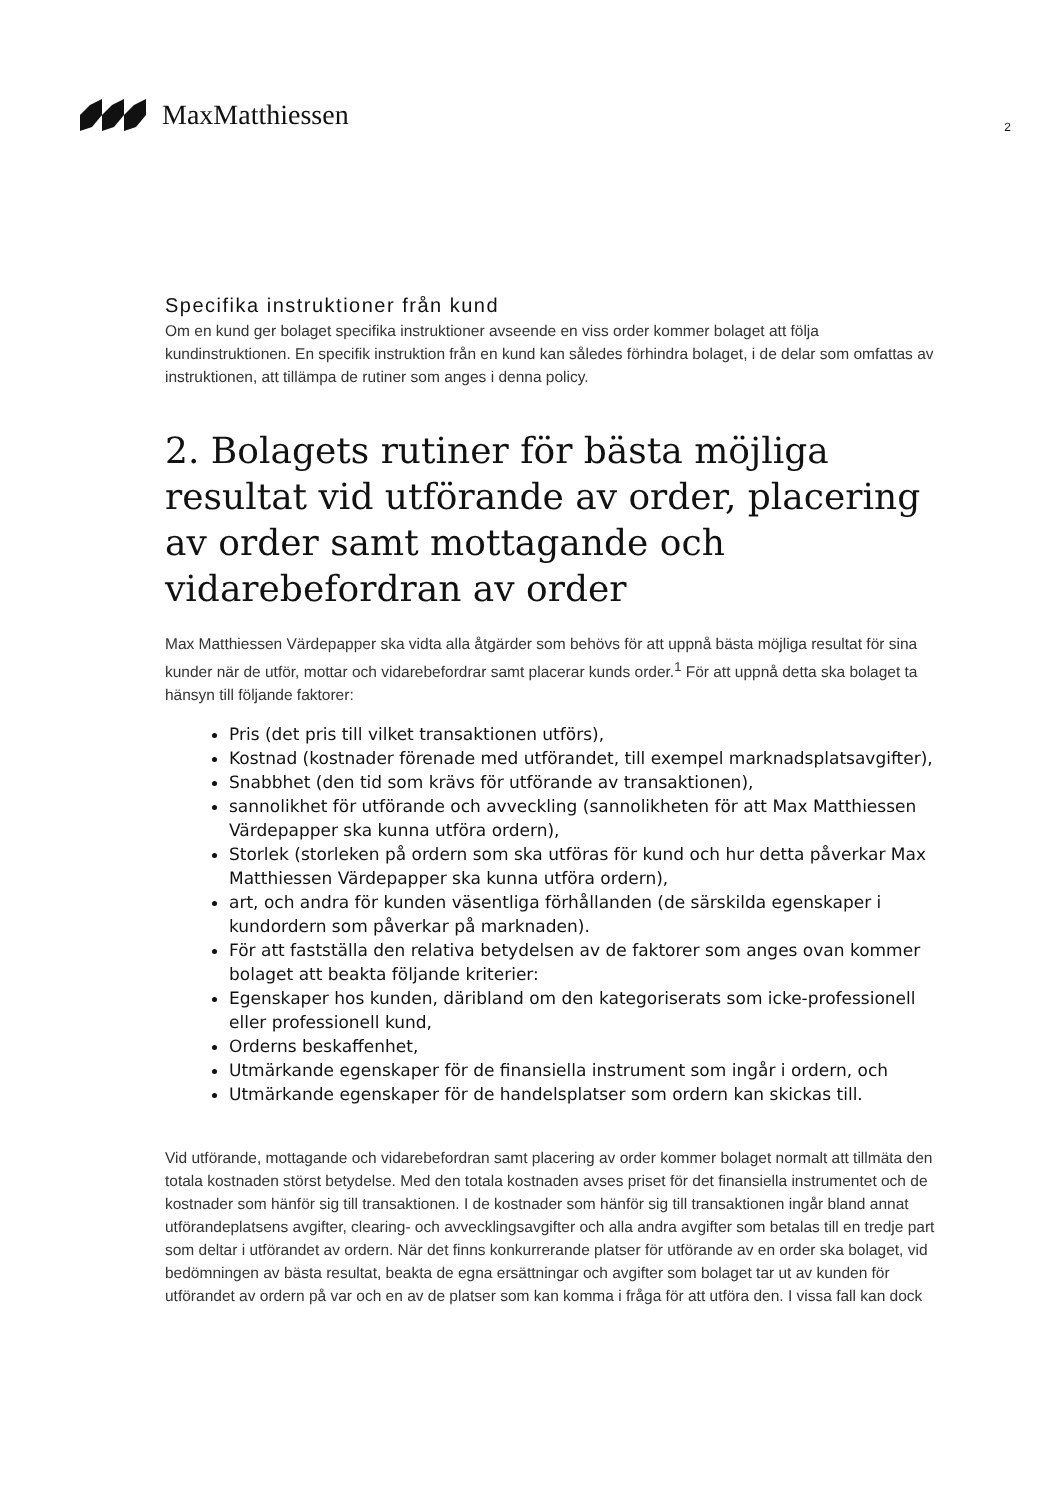MaxMatthiessen
2
Specifika instruktioner från kund
Om en kund ger bolaget specifika instruktioner avseende en viss order kommer bolaget att följa kundinstruktionen. En specifik instruktion från en kund kan således förhindra bolaget, i de delar som omfattas av instruktionen, att tillämpa de rutiner som anges i denna policy.
2. Bolagets rutiner för bästa möjliga resultat vid utförande av order, placering av order samt mottagande och vidarebefordran av order
Max Matthiessen Värdepapper ska vidta alla åtgärder som behövs för att uppnå bästa möjliga resultat för sina kunder när de utför, mottar och vidarebefordrar samt placerar kunds order.<sup>1</sup> För att uppnå detta ska bolaget ta hänsyn till följande faktorer:
Pris (det pris till vilket transaktionen utförs),
Kostnad (kostnader förenade med utförandet, till exempel marknadsplatsavgifter),
Snabbhet (den tid som krävs för utförande av transaktionen),
sannolikhet för utförande och avveckling (sannolikheten för att Max Matthiessen Värdepapper ska kunna utföra ordern),
Storlek (storleken på ordern som ska utföras för kund och hur detta påverkar Max Matthiessen Värdepapper ska kunna utföra ordern),
art, och andra för kunden väsentliga förhållanden (de särskilda egenskaper i kundordern som påverkar på marknaden).
För att fastställa den relativa betydelsen av de faktorer som anges ovan kommer bolaget att beakta följande kriterier:
Egenskaper hos kunden, däribland om den kategoriserats som icke-professionell eller professionell kund,
Orderns beskaffenhet,
Utmärkande egenskaper för de finansiella instrument som ingår i ordern, och
Utmärkande egenskaper för de handelsplatser som ordern kan skickas till.
Vid utförande, mottagande och vidarebefordran samt placering av order kommer bolaget normalt att tillmäta den totala kostnaden störst betydelse. Med den totala kostnaden avses priset för det finansiella instrumentet och de kostnader som hänför sig till transaktionen. I de kostnader som hänför sig till transaktionen ingår bland annat utförandeplatsens avgifter, clearing- och avvecklingsavgifter och alla andra avgifter som betalas till en tredje part som deltar i utförandet av ordern. När det finns konkurrerande platser för utförande av en order ska bolaget, vid bedömningen av bästa resultat, beakta de egna ersättningar och avgifter som bolaget tar ut av kunden för utförandet av ordern på var och en av de platser som kan komma i fråga för att utföra den. I vissa fall kan dock